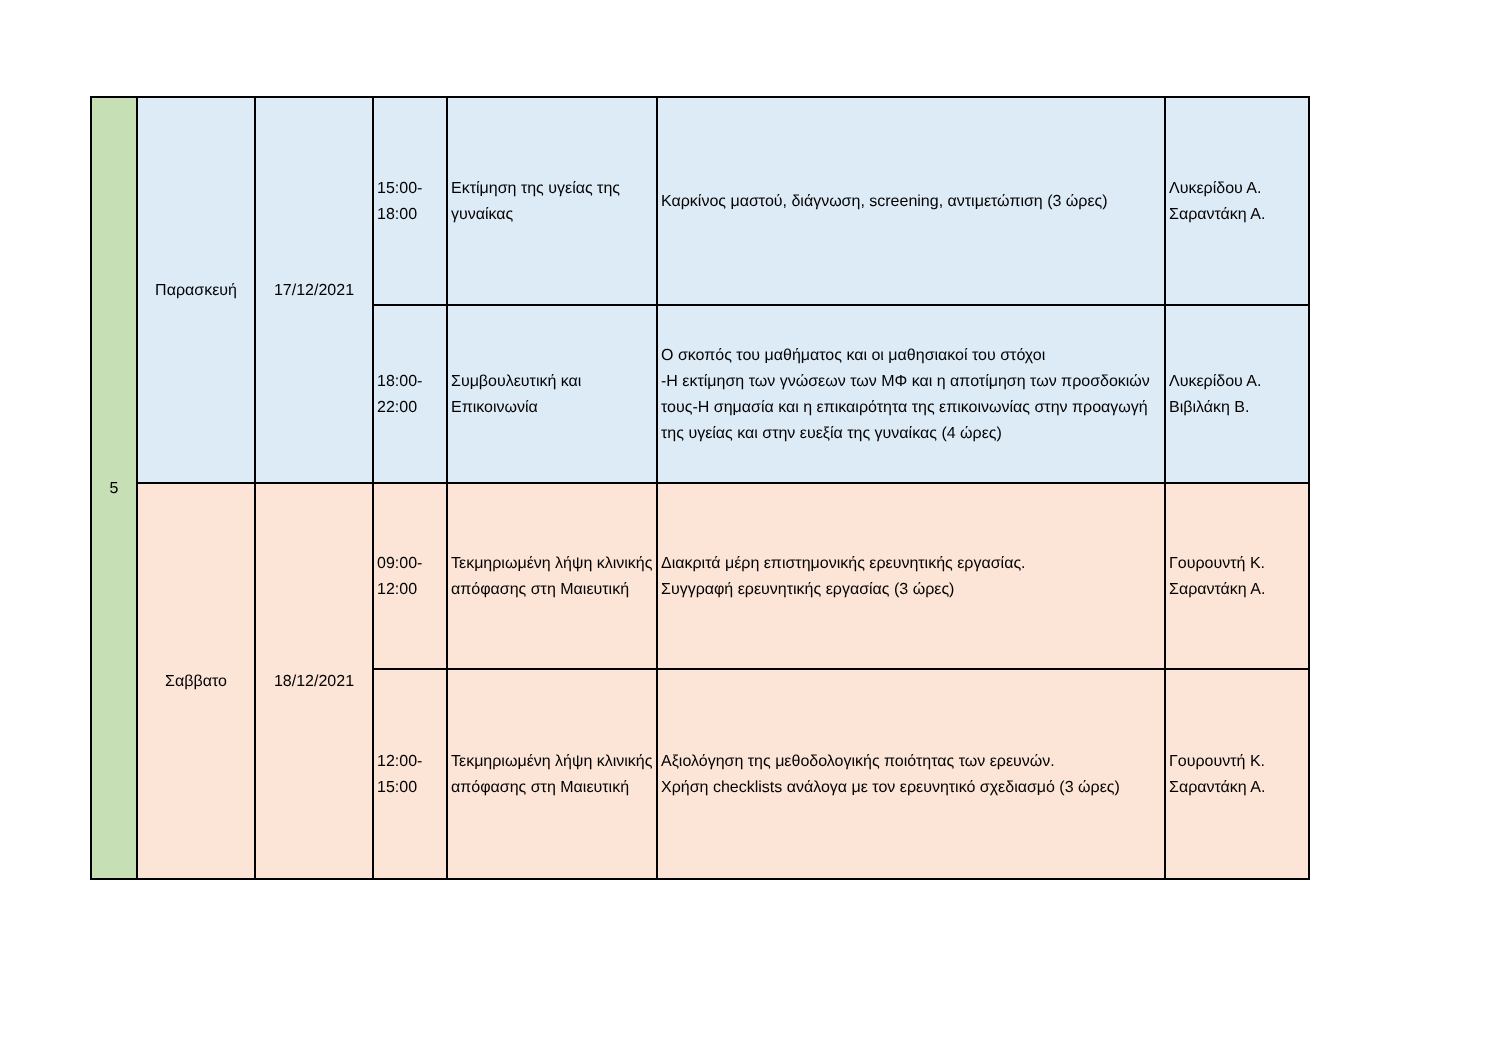| 5 | Παρασκευή | 17/12/2021 | 15:00- 18:00 | Εκτίμηση της υγείας της γυναίκας | Καρκίνος μαστού, διάγνωση, screening, αντιμετώπιση (3 ώρες) | Λυκερίδου Α. Σαραντάκη Α. |
| | | | 18:00- 22:00 | Συμβουλευτική και Επικοινωνία | Ο σκοπός του μαθήματος και οι μαθησιακοί του στόχοι -Η εκτίμηση των γνώσεων των ΜΦ και η αποτίμηση των προσδοκιών τους-Η σημασία και η επικαιρότητα της επικοινωνίας στην προαγωγή της υγείας και στην ευεξία της γυναίκας (4 ώρες) | Λυκερίδου Α. Βιβιλάκη Β. |
| | Σαββατο | 18/12/2021 | 09:00- 12:00 | Τεκμηριωμένη λήψη κλινικής απόφασης στη Μαιευτική | Διακριτά μέρη επιστημονικής ερευνητικής εργασίας. Συγγραφή ερευνητικής εργασίας (3 ώρες) | Γουρουντή Κ. Σαραντάκη Α. |
| | | | 12:00- 15:00 | Τεκμηριωμένη λήψη κλινικής απόφασης στη Μαιευτική | Αξιολόγηση της μεθοδολογικής ποιότητας των ερευνών. Χρήση checklists ανάλογα με τον ερευνητικό σχεδιασμό (3 ώρες) | Γουρουντή Κ. Σαραντάκη Α. |